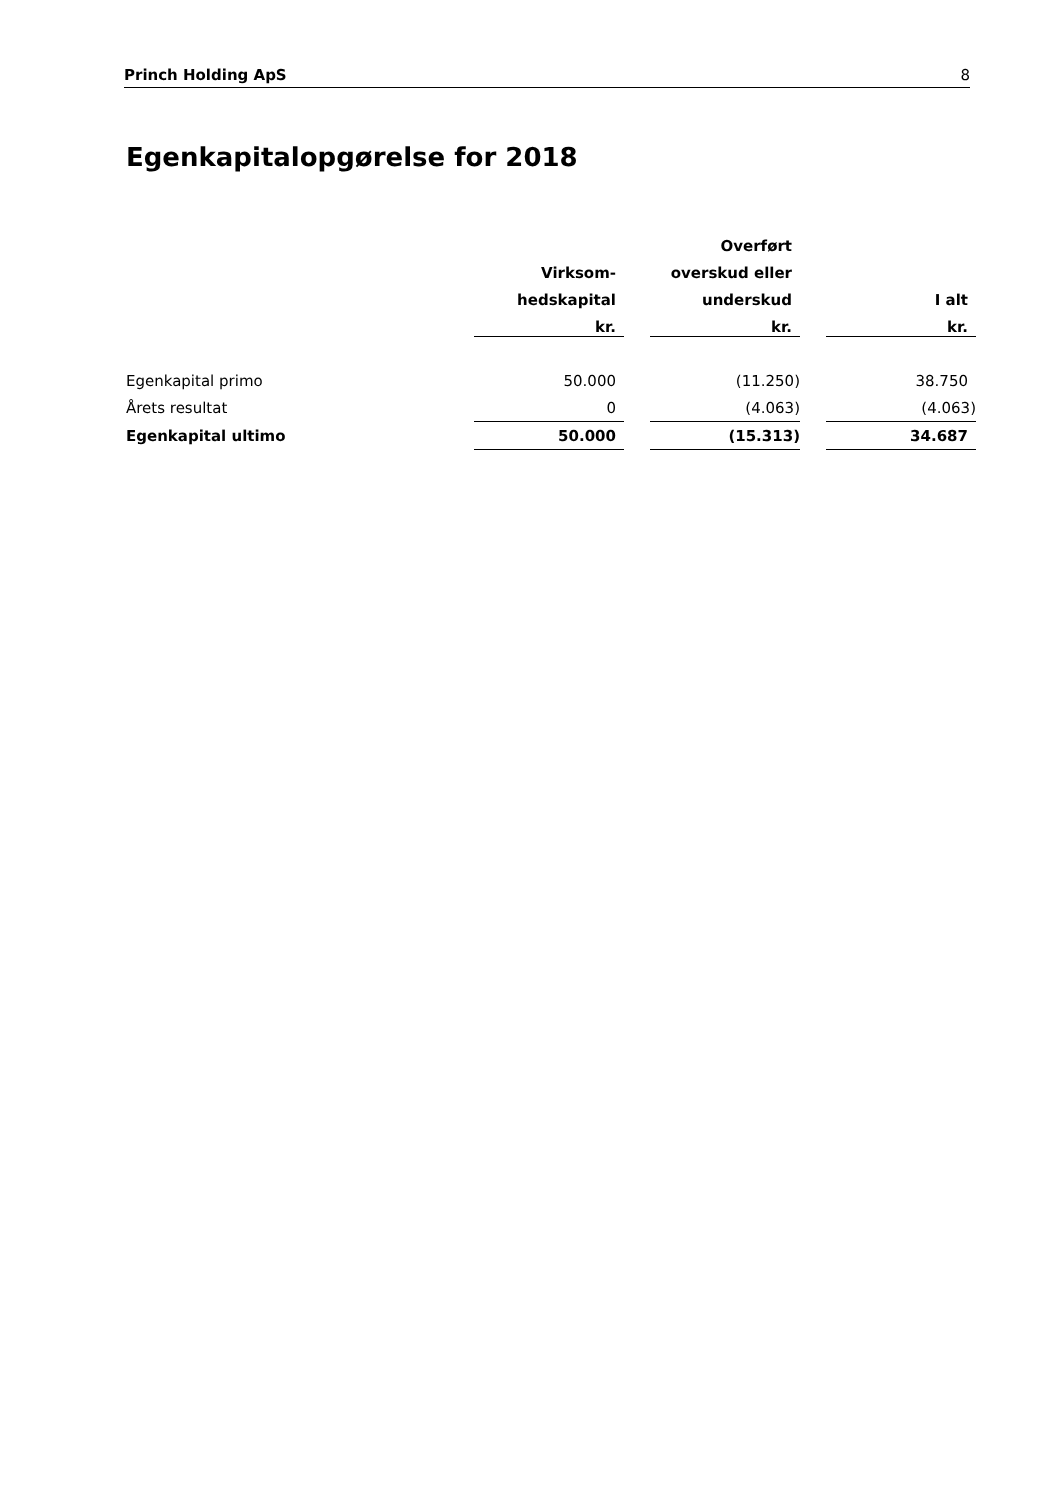Princh Holding ApS 8
Egenkapitalopgørelse for 2018
| | | | Overført | | |
| --- | --- | --- | --- | --- | --- |
| | Virksom- | | overskud eller | | |
| | hedskapital | | underskud | | I alt |
| | kr. | | kr. | | kr. |
| Egenkapital primo | 50.000 | | (11.250) | | 38.750 |
| Årets resultat | 0 | | (4.063) | | (4.063) |
| Egenkapital ultimo | 50.000 | | (15.313) | | 34.687 |